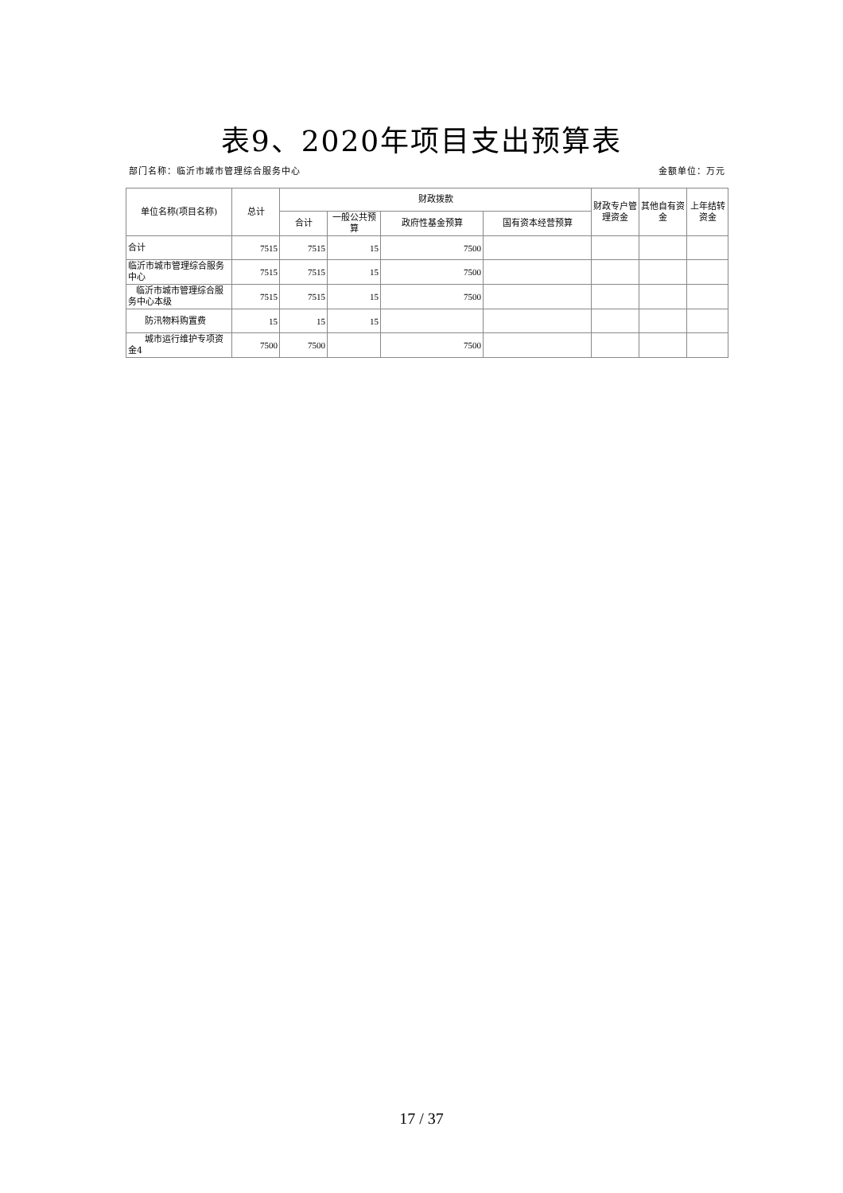表9、2020年项目支出预算表
部门名称：临沂市城市管理综合服务中心 金额单位：万元
| 单位名称(项目名称) | 总计 | 财政拨款 | | | | 财政专户管理资金 | 其他自有资金 | 上年结转资金 |
| --- | --- | --- | --- | --- | --- | --- | --- | --- |
| | | 合计 | 一般公共预算 | 政府性基金预算 | 国有资本经营预算 | | | |
| 合计 | 7515 | 7515 | 15 | 7500 | | | | |
| 临沂市城市管理综合服务中心 | 7515 | 7515 | 15 | 7500 | | | | |
| 临沂市城市管理综合服务中心本级 | 7515 | 7515 | 15 | 7500 | | | | |
| 防汛物料购置费 | 15 | 15 | 15 | | | | | |
| 城市运行维护专项资金4 | 7500 | 7500 | | 7500 | | | | |
17 / 37